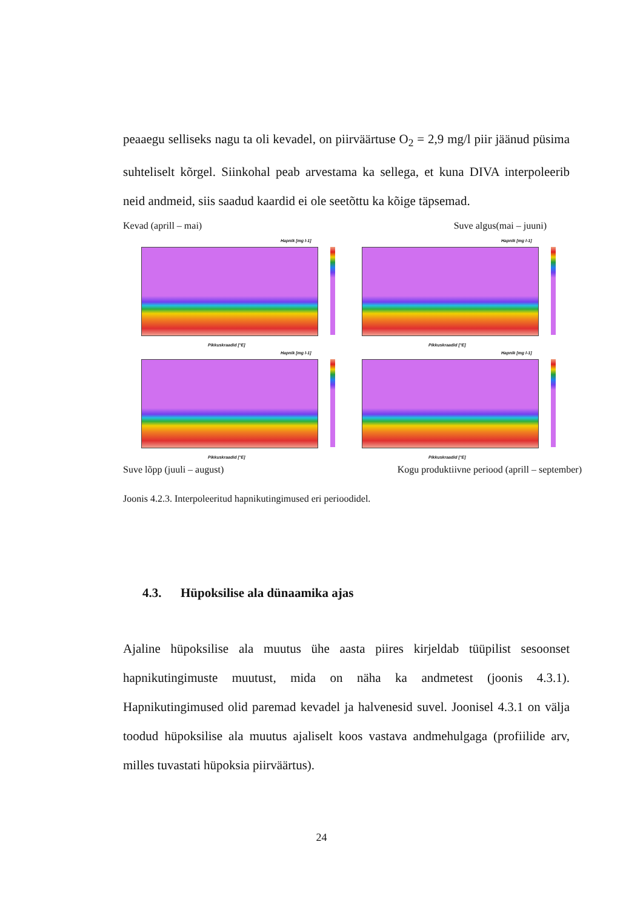peaaegu selliseks nagu ta oli kevadel, on piirväärtuse O<sub>2</sub> = 2,9 mg/l piir jäänud püsima suhteliselt kõrgel. Siinkohal peab arvestama ka sellega, et kuna DIVA interpoleerib neid andmeid, siis saadud kaardid ei ole seetõttu ka kõige täpsemad.
Kevad (aprill – mai) Suve algus(mai – juuni)
Hapnik [mg l-1]
Pikkuskraadid [°E]
Hapnik [mg l-1]
Pikkuskraadid [°E]
Hapnik [mg l-1]
Pikkuskraadid [°E]
Hapnik [mg l-1]
Pikkuskraadid [°E]
Suve lõpp (juuli – august) Kogu produktiivne periood (aprill – september)
Joonis 4.2.3. Interpoleeritud hapnikutingimused eri perioodidel.
4.3. Hüpoksilise ala dünaamika ajas
Ajaline hüpoksilise ala muutus ühe aasta piires kirjeldab tüüpilist sesoonset hapnikutingimuste muutust, mida on näha ka andmetest (joonis 4.3.1). Hapnikutingimused olid paremad kevadel ja halvenesid suvel. Joonisel 4.3.1 on välja toodud hüpoksilise ala muutus ajaliselt koos vastava andmehulgaga (profiilide arv, milles tuvastati hüpoksia piirväärtus).
24